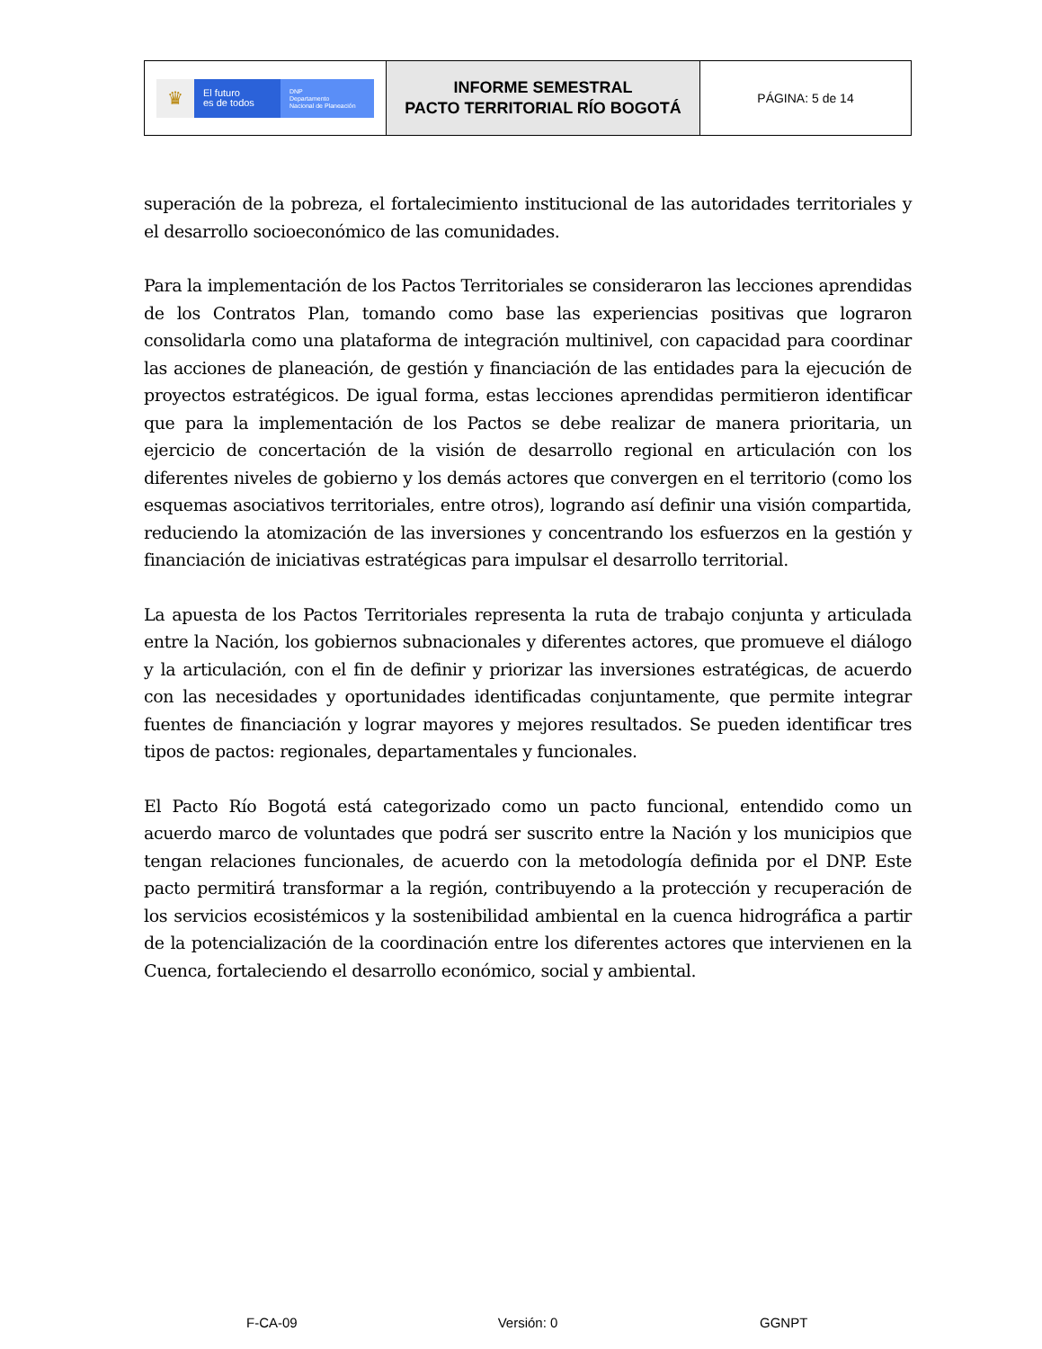| ♛ El futuro es de todos DNP Departamento Nacional de Planeación | INFORME SEMESTRAL PACTO TERRITORIAL RÍO BOGOTÁ | PÁGINA: 5 de 14 |
superación de la pobreza, el fortalecimiento institucional de las autoridades territoriales y el desarrollo socioeconómico de las comunidades.
Para la implementación de los Pactos Territoriales se consideraron las lecciones aprendidas de los Contratos Plan, tomando como base las experiencias positivas que lograron consolidarla como una plataforma de integración multinivel, con capacidad para coordinar las acciones de planeación, de gestión y financiación de las entidades para la ejecución de proyectos estratégicos. De igual forma, estas lecciones aprendidas permitieron identificar que para la implementación de los Pactos se debe realizar de manera prioritaria, un ejercicio de concertación de la visión de desarrollo regional en articulación con los diferentes niveles de gobierno y los demás actores que convergen en el territorio (como los esquemas asociativos territoriales, entre otros), logrando así definir una visión compartida, reduciendo la atomización de las inversiones y concentrando los esfuerzos en la gestión y financiación de iniciativas estratégicas para impulsar el desarrollo territorial.
La apuesta de los Pactos Territoriales representa la ruta de trabajo conjunta y articulada entre la Nación, los gobiernos subnacionales y diferentes actores, que promueve el diálogo y la articulación, con el fin de definir y priorizar las inversiones estratégicas, de acuerdo con las necesidades y oportunidades identificadas conjuntamente, que permite integrar fuentes de financiación y lograr mayores y mejores resultados. Se pueden identificar tres tipos de pactos: regionales, departamentales y funcionales.
El Pacto Río Bogotá está categorizado como un pacto funcional, entendido como un acuerdo marco de voluntades que podrá ser suscrito entre la Nación y los municipios que tengan relaciones funcionales, de acuerdo con la metodología definida por el DNP. Este pacto permitirá transformar a la región, contribuyendo a la protección y recuperación de los servicios ecosistémicos y la sostenibilidad ambiental en la cuenca hidrográfica a partir de la potencialización de la coordinación entre los diferentes actores que intervienen en la Cuenca, fortaleciendo el desarrollo económico, social y ambiental.
F-CA-09 Versión: 0 GGNPT